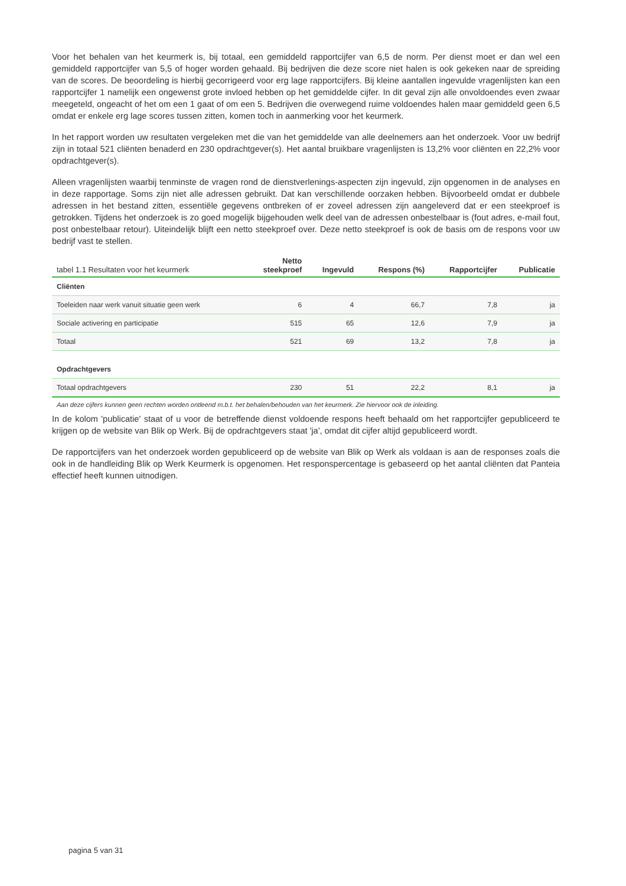Voor het behalen van het keurmerk is, bij totaal, een gemiddeld rapportcijfer van 6,5 de norm. Per dienst moet er dan wel een gemiddeld rapportcijfer van 5,5 of hoger worden gehaald. Bij bedrijven die deze score niet halen is ook gekeken naar de spreiding van de scores. De beoordeling is hierbij gecorrigeerd voor erg lage rapportcijfers. Bij kleine aantallen ingevulde vragenlijsten kan een rapportcijfer 1 namelijk een ongewenst grote invloed hebben op het gemiddelde cijfer. In dit geval zijn alle onvoldoendes even zwaar meegeteld, ongeacht of het om een 1 gaat of om een 5. Bedrijven die overwegend ruime voldoendes halen maar gemiddeld geen 6,5 omdat er enkele erg lage scores tussen zitten, komen toch in aanmerking voor het keurmerk.
In het rapport worden uw resultaten vergeleken met die van het gemiddelde van alle deelnemers aan het onderzoek. Voor uw bedrijf zijn in totaal 521 cliënten benaderd en 230 opdrachtgever(s). Het aantal bruikbare vragenlijsten is 13,2% voor cliënten en 22,2% voor opdrachtgever(s).
Alleen vragenlijsten waarbij tenminste de vragen rond de dienstverlenings-aspecten zijn ingevuld, zijn opgenomen in de analyses en in deze rapportage. Soms zijn niet alle adressen gebruikt. Dat kan verschillende oorzaken hebben. Bijvoorbeeld omdat er dubbele adressen in het bestand zitten, essentiële gegevens ontbreken of er zoveel adressen zijn aangeleverd dat er een steekproef is getrokken. Tijdens het onderzoek is zo goed mogelijk bijgehouden welk deel van de adressen onbestelbaar is (fout adres, e-mail fout, post onbestelbaar retour). Uiteindelijk blijft een netto steekproef over. Deze netto steekproef is ook de basis om de respons voor uw bedrijf vast te stellen.
| tabel 1.1 Resultaten voor het keurmerk | Netto steekproef | Ingevuld | Respons (%) | Rapportcijfer | Publicatie |
| --- | --- | --- | --- | --- | --- |
| Cliënten | | | | | |
| Toeleiden naar werk vanuit situatie geen werk | 6 | 4 | 66,7 | 7,8 | ja |
| Sociale activering en participatie | 515 | 65 | 12,6 | 7,9 | ja |
| Totaal | 521 | 69 | 13,2 | 7,8 | ja |
| Opdrachtgevers | | | | | |
| Totaal opdrachtgevers | 230 | 51 | 22,2 | 8,1 | ja |
Aan deze cijfers kunnen geen rechten worden ontleend m.b.t. het behalen/behouden van het keurmerk. Zie hiervoor ook de inleiding.
In de kolom 'publicatie' staat of u voor de betreffende dienst voldoende respons heeft behaald om het rapportcijfer gepubliceerd te krijgen op de website van Blik op Werk. Bij de opdrachtgevers staat 'ja', omdat dit cijfer altijd gepubliceerd wordt.
De rapportcijfers van het onderzoek worden gepubliceerd op de website van Blik op Werk als voldaan is aan de responses zoals die ook in de handleiding Blik op Werk Keurmerk is opgenomen. Het responspercentage is gebaseerd op het aantal cliënten dat Panteia effectief heeft kunnen uitnodigen.
pagina 5 van 31